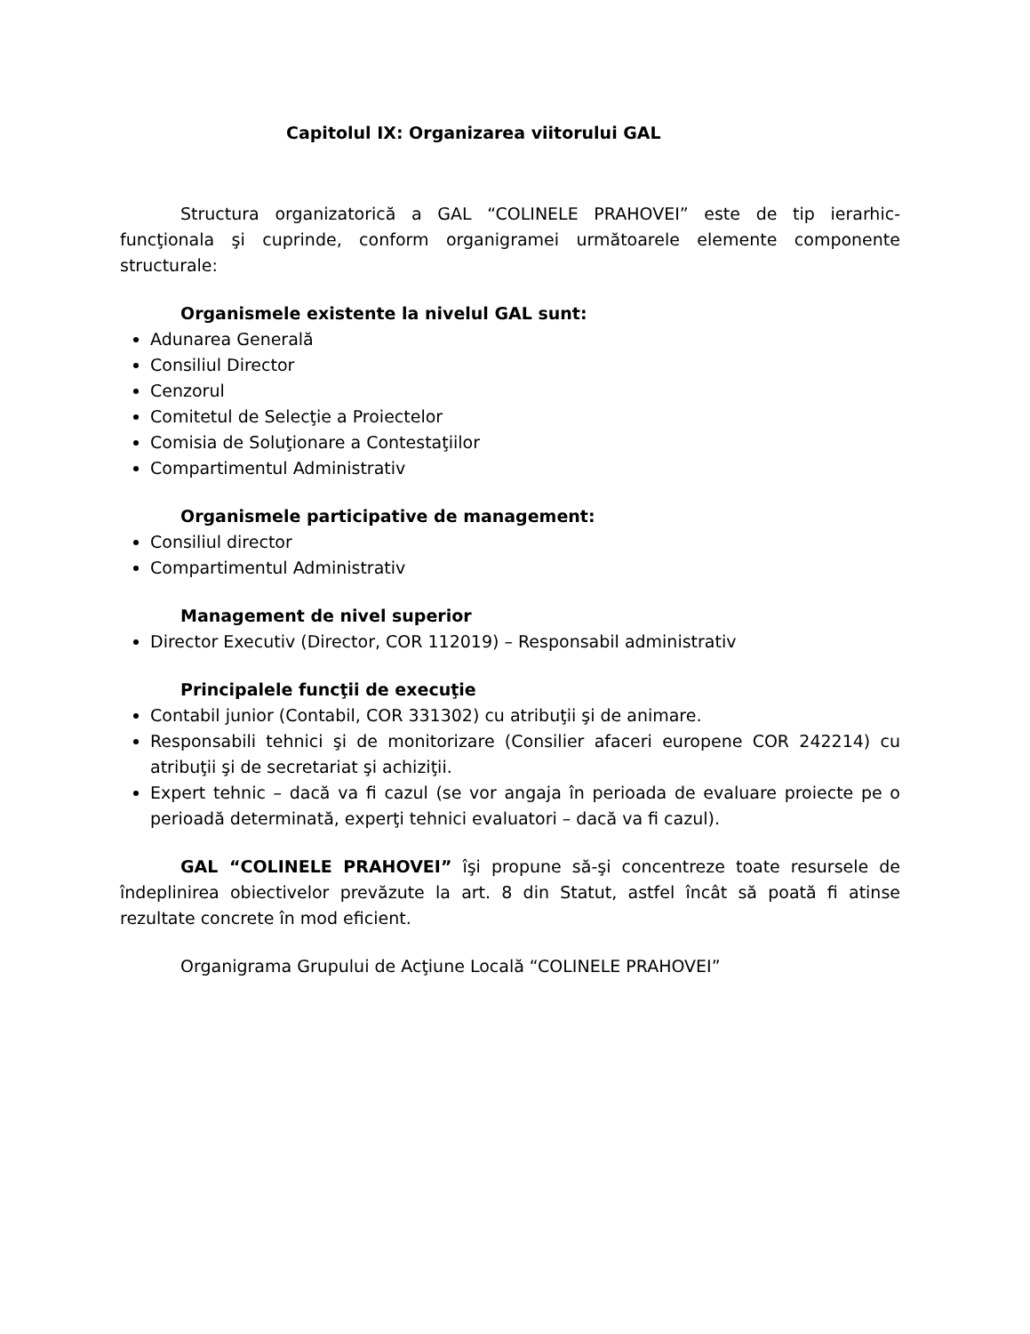Capitolul IX: Organizarea viitorului GAL
Structura organizatorică a GAL “COLINELE PRAHOVEI” este de tip ierarhic-funcţionala şi cuprinde, conform organigramei următoarele elemente componente structurale:
Organismele existente la nivelul GAL sunt:
Adunarea Generală
Consiliul Director
Cenzorul
Comitetul de Selecţie a Proiectelor
Comisia de Soluţionare a Contestaţiilor
Compartimentul Administrativ
Organismele participative de management:
Consiliul director
Compartimentul Administrativ
Management de nivel superior
Director Executiv (Director, COR 112019) – Responsabil administrativ
Principalele funcţii de execuţie
Contabil junior (Contabil, COR 331302) cu atribuţii şi de animare.
Responsabili tehnici şi de monitorizare (Consilier afaceri europene COR 242214) cu atribuţii şi de secretariat şi achiziţii.
Expert tehnic – dacă va fi cazul (se vor angaja în perioada de evaluare proiecte pe o perioadă determinată, experţi tehnici evaluatori – dacă va fi cazul).
GAL “COLINELE PRAHOVEI” îşi propune să-şi concentreze toate resursele de îndeplinirea obiectivelor prevăzute la art. 8 din Statut, astfel încât să poată fi atinse rezultate concrete în mod eficient.
Organigrama Grupului de Acţiune Locală “COLINELE PRAHOVEI”